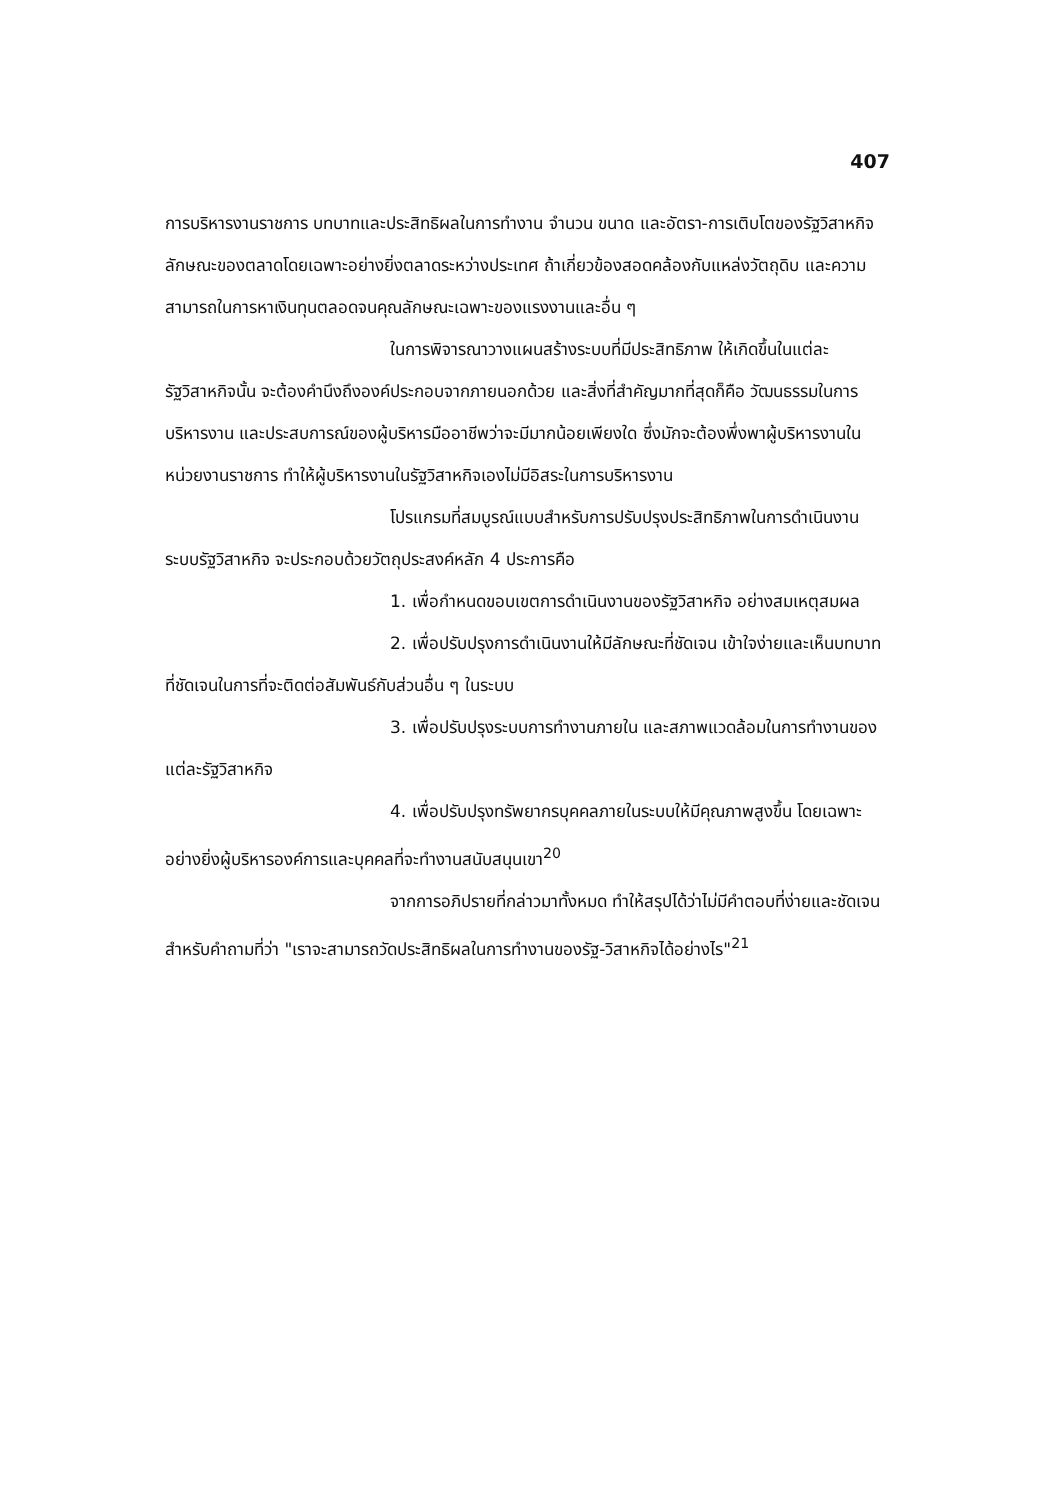407
การบริหารงานราชการ บทบาทและประสิทธิผลในการทำงาน จำนวน ขนาด และอัตรา-การเติบโตของรัฐวิสาหกิจ ลักษณะของตลาดโดยเฉพาะอย่างยิ่งตลาดระหว่างประเทศ ถ้าเกี่ยวข้องสอดคล้องกับแหล่งวัตถุดิบ และความสามารถในการหาเงินทุนตลอดจนคุณลักษณะเฉพาะของแรงงานและอื่น ๆ
ในการพิจารณาวางแผนสร้างระบบที่มีประสิทธิภาพ ให้เกิดขึ้นในแต่ละรัฐวิสาหกิจนั้น จะต้องคำนึงถึงองค์ประกอบจากภายนอกด้วย และสิ่งที่สำคัญมากที่สุดก็คือ วัฒนธรรมในการบริหารงาน และประสบการณ์ของผู้บริหารมืออาชีพว่าจะมีมากน้อยเพียงใด ซึ่งมักจะต้องพึ่งพาผู้บริหารงานในหน่วยงานราชการ ทำให้ผู้บริหารงานในรัฐวิสาหกิจเองไม่มีอิสระในการบริหารงาน
โปรแกรมที่สมบูรณ์แบบสำหรับการปรับปรุงประสิทธิภาพในการดำเนินงานระบบรัฐวิสาหกิจ จะประกอบด้วยวัตถุประสงค์หลัก 4 ประการคือ
1. เพื่อกำหนดขอบเขตการดำเนินงานของรัฐวิสาหกิจ อย่างสมเหตุสมผล
2. เพื่อปรับปรุงการดำเนินงานให้มีลักษณะที่ชัดเจน เข้าใจง่ายและเห็นบทบาทที่ชัดเจนในการที่จะติดต่อสัมพันธ์กับส่วนอื่น ๆ ในระบบ
3. เพื่อปรับปรุงระบบการทำงานภายใน และสภาพแวดล้อมในการทำงานของแต่ละรัฐวิสาหกิจ
4. เพื่อปรับปรุงทรัพยากรบุคคลภายในระบบให้มีคุณภาพสูงขึ้น โดยเฉพาะอย่างยิ่งผู้บริหารองค์การและบุคคลที่จะทำงานสนับสนุนเขา<sup>20</sup>
จากการอภิปรายที่กล่าวมาทั้งหมด ทำให้สรุปได้ว่าไม่มีคำตอบที่ง่ายและชัดเจนสำหรับคำถามที่ว่า "เราจะสามารถวัดประสิทธิผลในการทำงานของรัฐ-วิสาหกิจได้อย่างไร"<sup>21</sup>